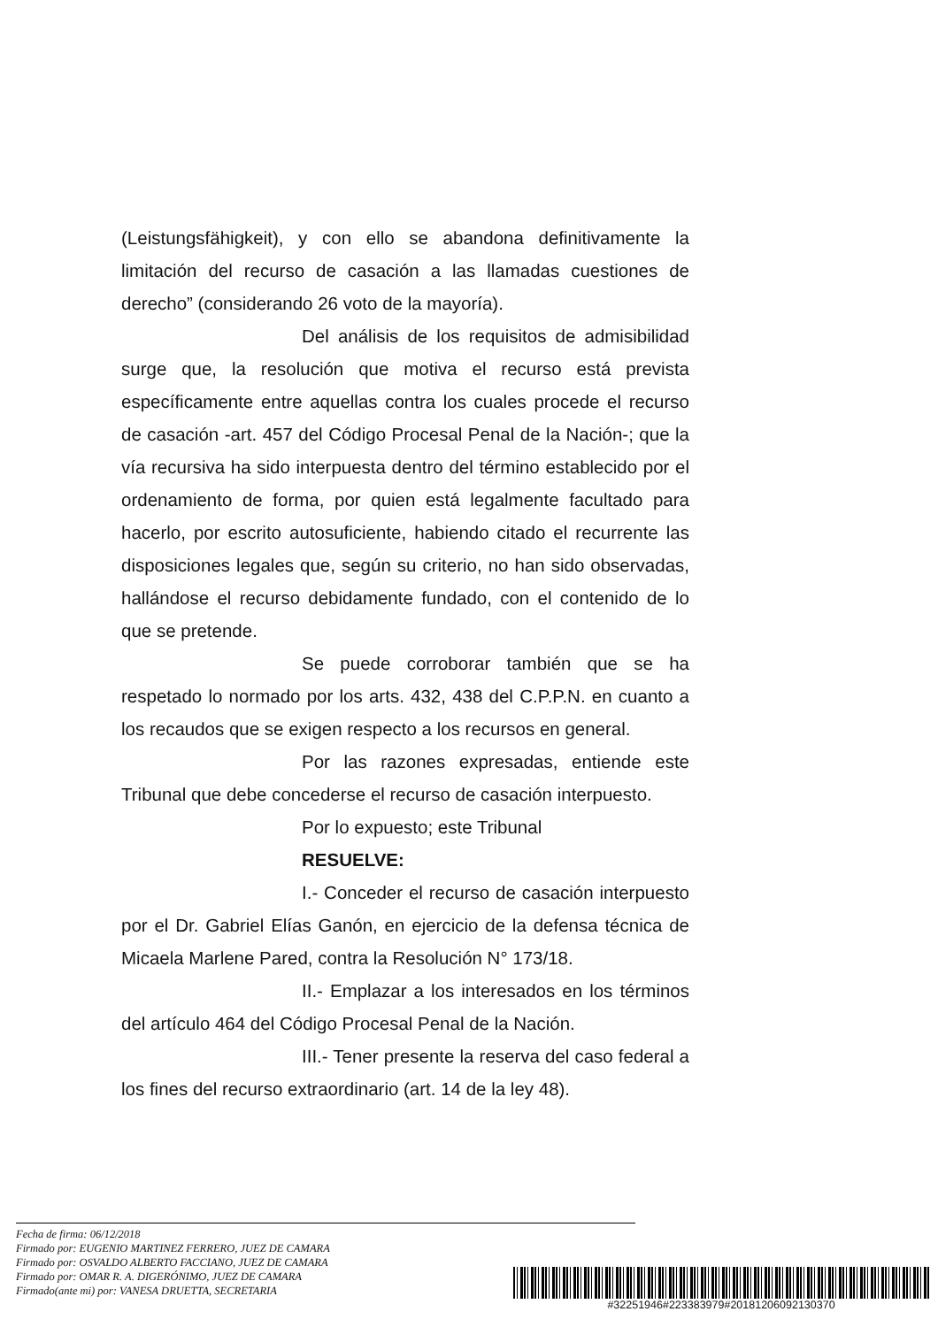(Leistungsfähigkeit), y con ello se abandona definitivamente la limitación del recurso de casación a las llamadas cuestiones de derecho” (considerando 26 voto de la mayoría).
Del análisis de los requisitos de admisibilidad surge que, la resolución que motiva el recurso está prevista específicamente entre aquellas contra los cuales procede el recurso de casación -art. 457 del Código Procesal Penal de la Nación-; que la vía recursiva ha sido interpuesta dentro del término establecido por el ordenamiento de forma, por quien está legalmente facultado para hacerlo, por escrito autosuficiente, habiendo citado el recurrente las disposiciones legales que, según su criterio, no han sido observadas, hallándose el recurso debidamente fundado, con el contenido de lo que se pretende.
Se puede corroborar también que se ha respetado lo normado por los arts. 432, 438 del C.P.P.N. en cuanto a los recaudos que se exigen respecto a los recursos en general.
Por las razones expresadas, entiende este Tribunal que debe concederse el recurso de casación interpuesto.
Por lo expuesto; este Tribunal
RESUELVE:
I.- Conceder el recurso de casación interpuesto por el Dr. Gabriel Elías Ganón, en ejercicio de la defensa técnica de Micaela Marlene Pared, contra la Resolución N° 173/18.
II.- Emplazar a los interesados en los términos del artículo 464 del Código Procesal Penal de la Nación.
III.- Tener presente la reserva del caso federal a los fines del recurso extraordinario (art. 14 de la ley 48).
Fecha de firma: 06/12/2018
Firmado por: EUGENIO MARTINEZ FERRERO, JUEZ DE CAMARA
Firmado por: OSVALDO ALBERTO FACCIANO, JUEZ DE CAMARA
Firmado por: OMAR R. A. DIGERÓNIMO, JUEZ DE CAMARA
Firmado(ante mi) por: VANESA DRUETTA, SECRETARIA
#32251946#223383979#20181206092130370